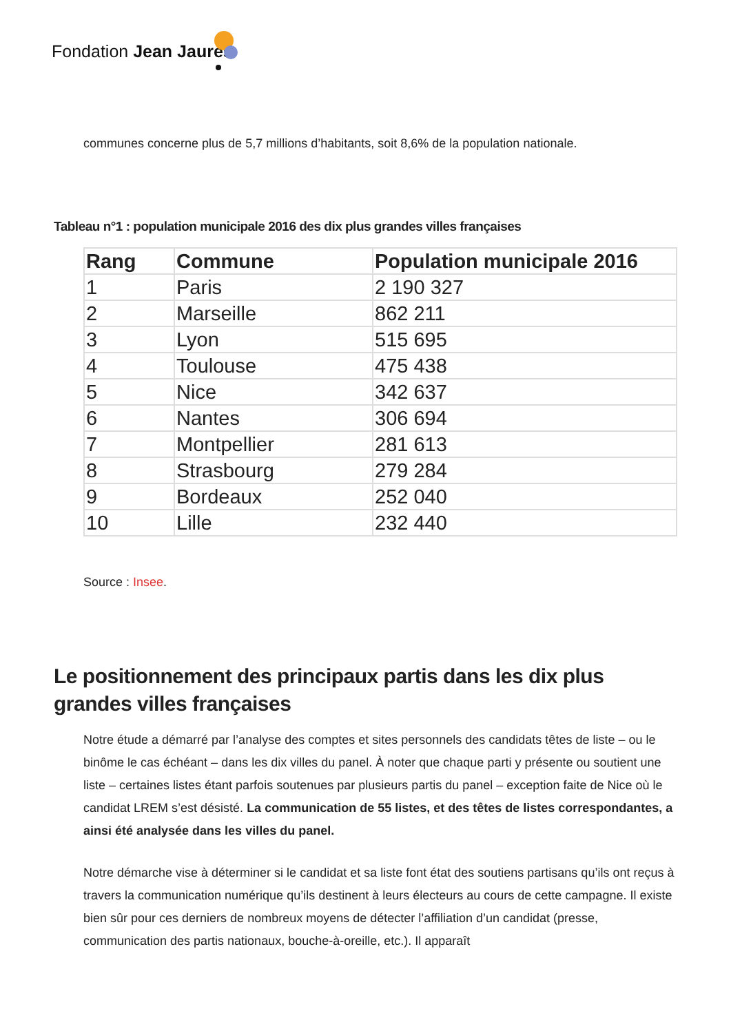Fondation Jean Jaurès
communes concerne plus de 5,7 millions d’habitants, soit 8,6% de la population nationale.
Tableau n°1 : population municipale 2016 des dix plus grandes villes françaises
| Rang | Commune | Population municipale 2016 |
| --- | --- | --- |
| 1 | Paris | 2 190 327 |
| 2 | Marseille | 862 211 |
| 3 | Lyon | 515 695 |
| 4 | Toulouse | 475 438 |
| 5 | Nice | 342 637 |
| 6 | Nantes | 306 694 |
| 7 | Montpellier | 281 613 |
| 8 | Strasbourg | 279 284 |
| 9 | Bordeaux | 252 040 |
| 10 | Lille | 232 440 |
Source : Insee.
Le positionnement des principaux partis dans les dix plus grandes villes françaises
Notre étude a démarré par l’analyse des comptes et sites personnels des candidats têtes de liste – ou le binôme le cas échéant – dans les dix villes du panel. À noter que chaque parti y présente ou soutient une liste – certaines listes étant parfois soutenues par plusieurs partis du panel – exception faite de Nice où le candidat LREM s’est désisté. La communication de 55 listes, et des têtes de listes correspondantes, a ainsi été analysée dans les villes du panel.
Notre démarche vise à déterminer si le candidat et sa liste font état des soutiens partisans qu’ils ont reçus à travers la communication numérique qu’ils destinent à leurs électeurs au cours de cette campagne. Il existe bien sûr pour ces derniers de nombreux moyens de détecter l’affiliation d’un candidat (presse, communication des partis nationaux, bouche-à-oreille, etc.). Il apparaît